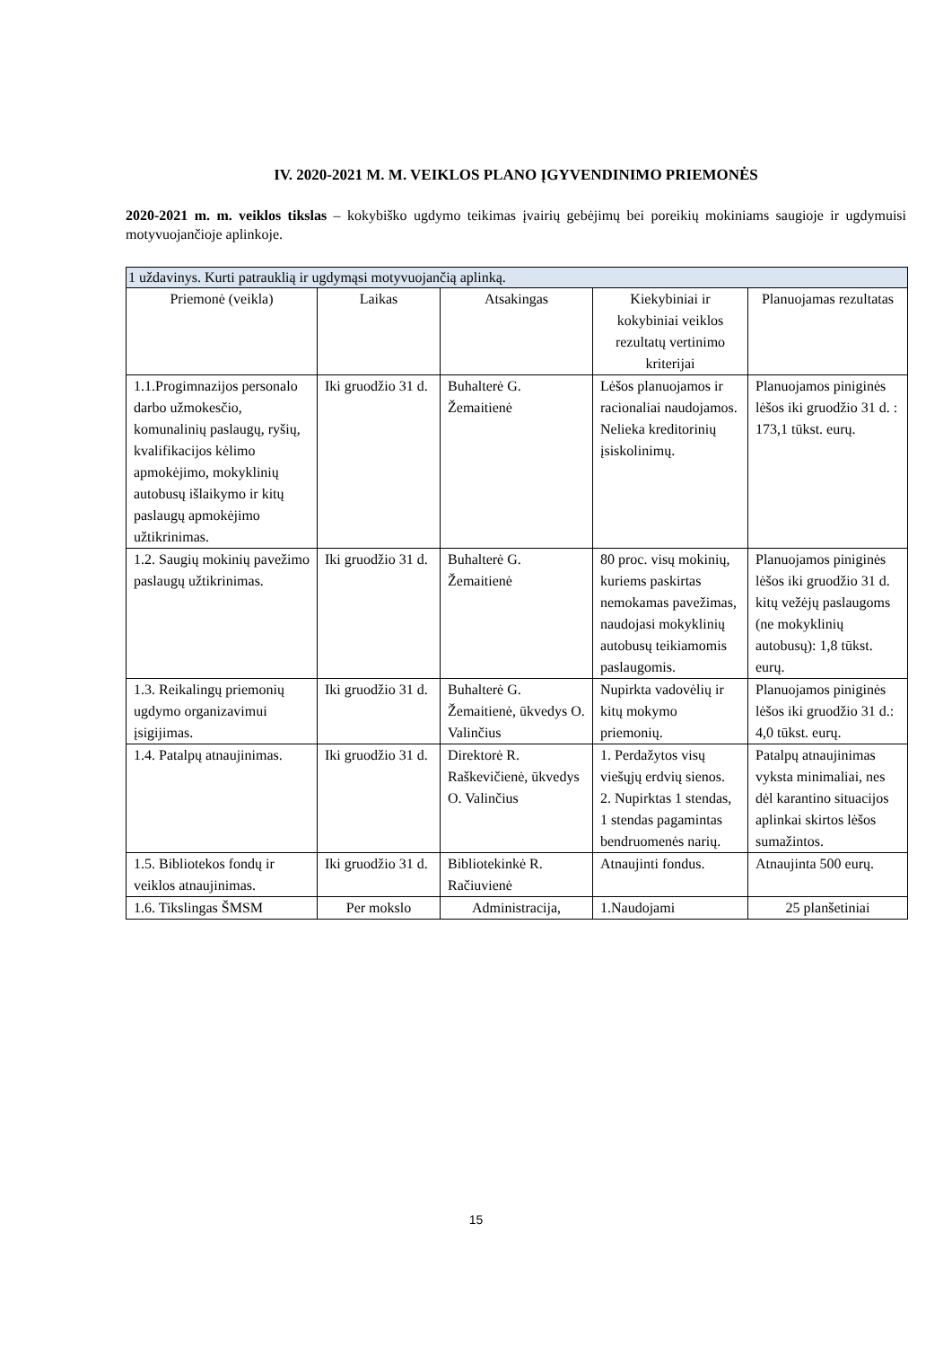IV. 2020-2021 M. M. VEIKLOS PLANO ĮGYVENDINIMO PRIEMONĖS
2020-2021 m. m. veiklos tikslas – kokybiško ugdymo teikimas įvairių gebėjimų bei poreikių mokiniams saugioje ir ugdymuisi motyvuojančioje aplinkoje.
| 1 uždavinys. Kurti patrauklią ir ugdymąsi motyvuojančią aplinką. | | | | |
| Priemonė (veikla) | Laikas | Atsakingas | Kiekybiniai ir kokybiniai veiklos rezultatų vertinimo kriterijai | Planuojamas rezultatas |
| 1.1.Progimnazijos personalo darbo užmokesčio, komunalinių paslaugų, ryšių, kvalifikacijos kėlimo apmokėjimo, mokyklinių autobusų išlaikymo ir kitų paslaugų apmokėjimo užtikrinimas. | Iki gruodžio 31 d. | Buhalterė G. Žemaitienė | Lėšos planuojamos ir racionaliai naudojamos. Nelieka kreditorinių įsiskolinimų. | Planuojamos piniginės lėšos iki gruodžio 31 d. : 173,1 tūkst. eurų. |
| 1.2. Saugių mokinių pavežimo paslaugų užtikrinimas. | Iki gruodžio 31 d. | Buhalterė G. Žemaitienė | 80 proc. visų mokinių, kuriems paskirtas nemokamas pavežimas, naudojasi mokyklinių autobusų teikiamomis paslaugomis. | Planuojamos piniginės lėšos iki gruodžio 31 d. kitų vežėjų paslaugoms (ne mokyklinių autobusų): 1,8 tūkst. eurų. |
| 1.3. Reikalingų priemonių ugdymo organizavimui įsigijimas. | Iki gruodžio 31 d. | Buhalterė G. Žemaitienė, ūkvedys O. Valinčius | Nupirkta vadovėlių ir kitų mokymo priemonių. | Planuojamos piniginės lėšos iki gruodžio 31 d.: 4,0 tūkst. eurų. |
| 1.4. Patalpų atnaujinimas. | Iki gruodžio 31 d. | Direktorė R. Raškevičienė, ūkvedys O. Valinčius | 1. Perdažytos visų viešųjų erdvių sienos. 2. Nupirktas 1 stendas, 1 stendas pagamintas bendruomenės narių. | Patalpų atnaujinimas vyksta minimaliai, nes dėl karantino situacijos aplinkai skirtos lėšos sumažintos. |
| 1.5. Bibliotekos fondų ir veiklos atnaujinimas. | Iki gruodžio 31 d. | Bibliotekinkė R. Račiuvienė | Atnaujinti fondus. | Atnaujinta 500 eurų. |
| 1.6. Tikslingas ŠMSM | Per mokslo | Administracija, | 1.Naudojami | 25 planšetiniai |
15